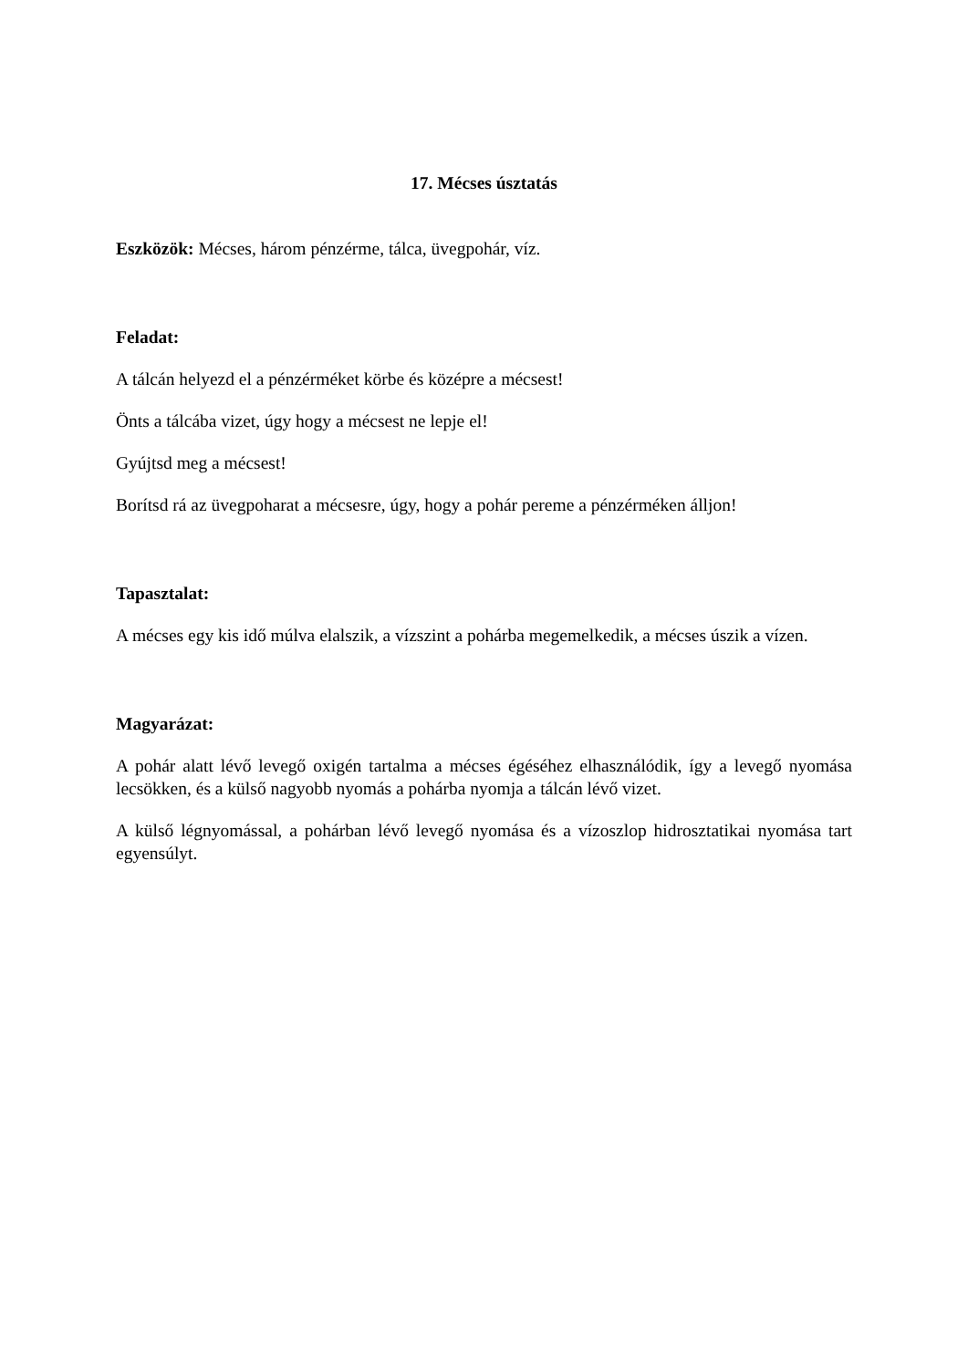17. Mécses úsztatás
Eszközök: Mécses, három pénzérme, tálca, üvegpohár, víz.
Feladat:
A tálcán helyezd el a pénzérméket körbe és középre a mécsest!
Önts a tálcába vizet, úgy hogy a mécsest ne lepje el!
Gyújtsd meg a mécsest!
Borítsd rá az üvegpoharat a mécsesre, úgy, hogy a pohár pereme a pénzérméken álljon!
Tapasztalat:
A mécses egy kis idő múlva elalszik, a vízszint a pohárba megemelkedik, a mécses úszik a vízen.
Magyarázat:
A pohár alatt lévő levegő oxigén tartalma a mécses égéséhez elhasználódik, így a levegő nyomása lecsökken, és a külső nagyobb nyomás a pohárba nyomja a tálcán lévő vizet.
A külső légnyomással, a pohárban lévő levegő nyomása és a vízoszlop hidrosztatikai nyomása tart egyensúlyt.